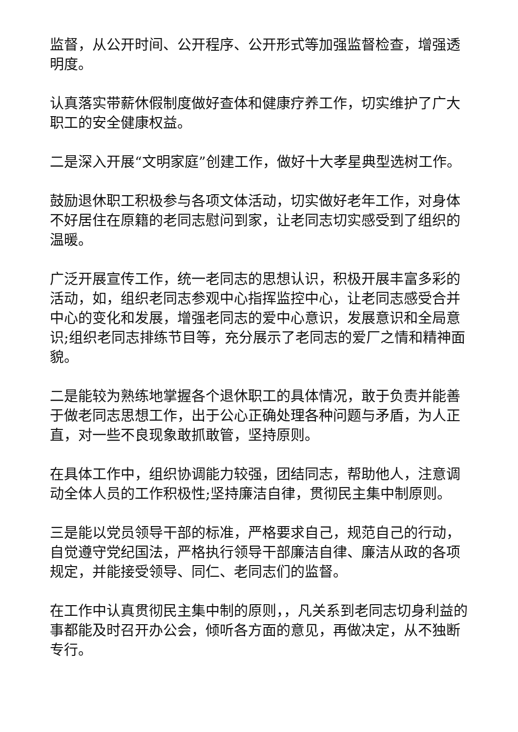监督，从公开时间、公开程序、公开形式等加强监督检查，增强透明度。
认真落实带薪休假制度做好查体和健康疗养工作，切实维护了广大职工的安全健康权益。
二是深入开展“文明家庭”创建工作，做好十大孝星典型选树工作。
鼓励退休职工积极参与各项文体活动，切实做好老年工作，对身体不好居住在原籍的老同志慰问到家，让老同志切实感受到了组织的温暖。
广泛开展宣传工作，统一老同志的思想认识，积极开展丰富多彩的活动，如，组织老同志参观中心指挥监控中心，让老同志感受合并中心的变化和发展，增强老同志的爱中心意识，发展意识和全局意识;组织老同志排练节目等，充分展示了老同志的爱厂之情和精神面貌。
二是能较为熟练地掌握各个退休职工的具体情况，敢于负责并能善于做老同志思想工作，出于公心正确处理各种问题与矛盾，为人正直，对一些不良现象敢抓敢管，坚持原则。
在具体工作中，组织协调能力较强，团结同志，帮助他人，注意调动全体人员的工作积极性;坚持廉洁自律，贯彻民主集中制原则。
三是能以党员领导干部的标准，严格要求自己，规范自己的行动，自觉遵守党纪国法，严格执行领导干部廉洁自律、廉洁从政的各项规定，并能接受领导、同仁、老同志们的监督。
在工作中认真贯彻民主集中制的原则，，凡关系到老同志切身利益的事都能及时召开办公会，倾听各方面的意见，再做决定，从不独断专行。